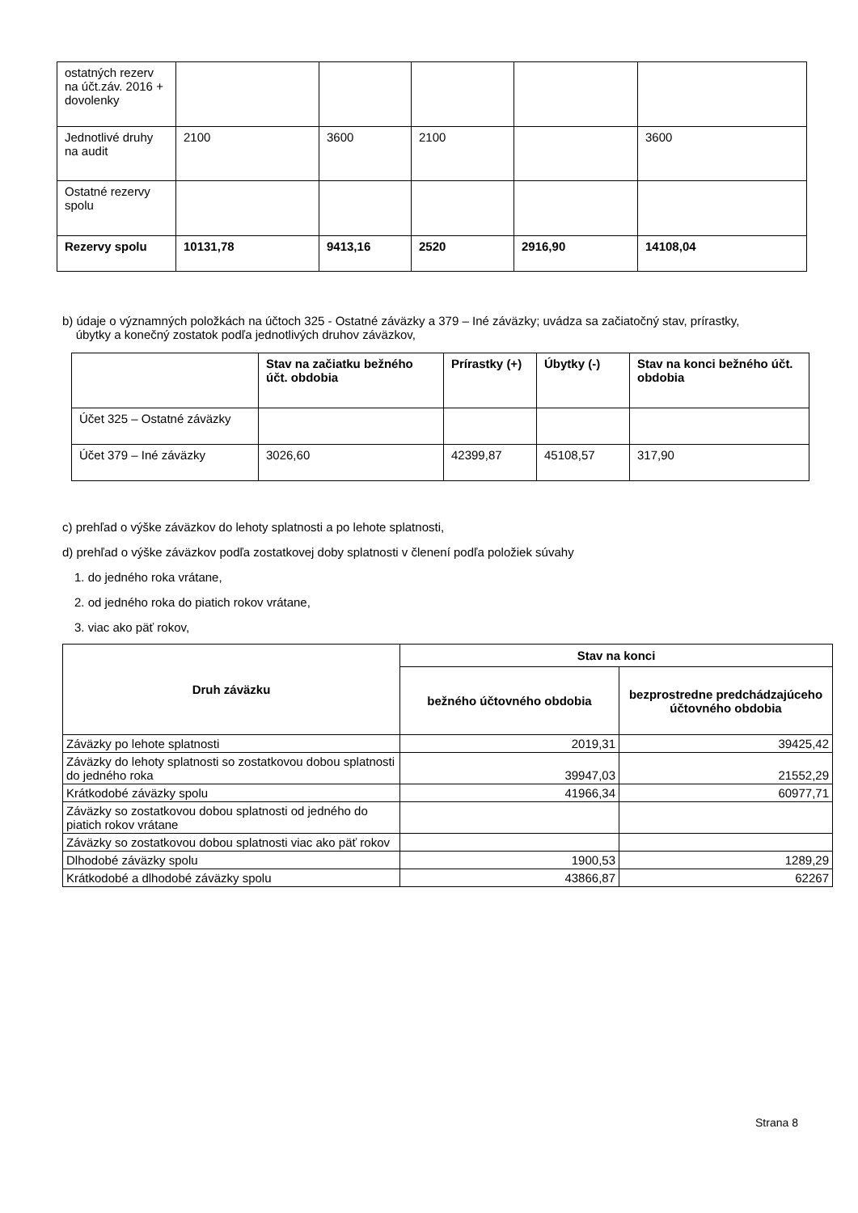| ostatných rezerv na účt.záv. 2016 + dovolenky | | | | | |
| Jednotlivé druhy na audit | 2100 | 3600 | 2100 | | 3600 |
| Ostatné rezervy spolu | | | | | |
| Rezervy spolu | 10131,78 | 9413,16 | 2520 | 2916,90 | 14108,04 |
b) údaje o významných položkách na účtoch 325 - Ostatné záväzky a 379 – Iné záväzky; uvádza sa začiatočný stav, prírastky,
úbytky a konečný zostatok podľa jednotlivých druhov záväzkov,
| | Stav na začiatku bežného účt. obdobia | Prírastky (+) | Úbytky (-) | Stav na konci bežného účt. obdobia |
| --- | --- | --- | --- | --- |
| Účet 325 – Ostatné záväzky | | | | |
| Účet 379 – Iné záväzky | 3026,60 | 42399,87 | 45108,57 | 317,90 |
c) prehľad o výške záväzkov do lehoty splatnosti a po lehote splatnosti,
d) prehľad o výške záväzkov podľa zostatkovej doby splatnosti v členení podľa položiek súvahy
1. do jedného roka vrátane,
2. od jedného roka do piatich rokov vrátane,
3. viac ako päť rokov,
| Druh záväzku | Stav na konci | |
| --- | --- | --- |
| | bežného účtovného obdobia | bezprostredne predchádzajúceho účtovného obdobia |
| Záväzky po lehote splatnosti | 2019,31 | 39425,42 |
| Záväzky do lehoty splatnosti so zostatkovou dobou splatnosti do jedného roka | 39947,03 | 21552,29 |
| Krátkodobé záväzky spolu | 41966,34 | 60977,71 |
| Záväzky so zostatkovou dobou splatnosti od jedného do piatich rokov vrátane | | |
| Záväzky so zostatkovou dobou splatnosti viac ako päť rokov | | |
| Dlhodobé záväzky spolu | 1900,53 | 1289,29 |
| Krátkodobé a dlhodobé záväzky spolu | 43866,87 | 62267 |
Strana 8